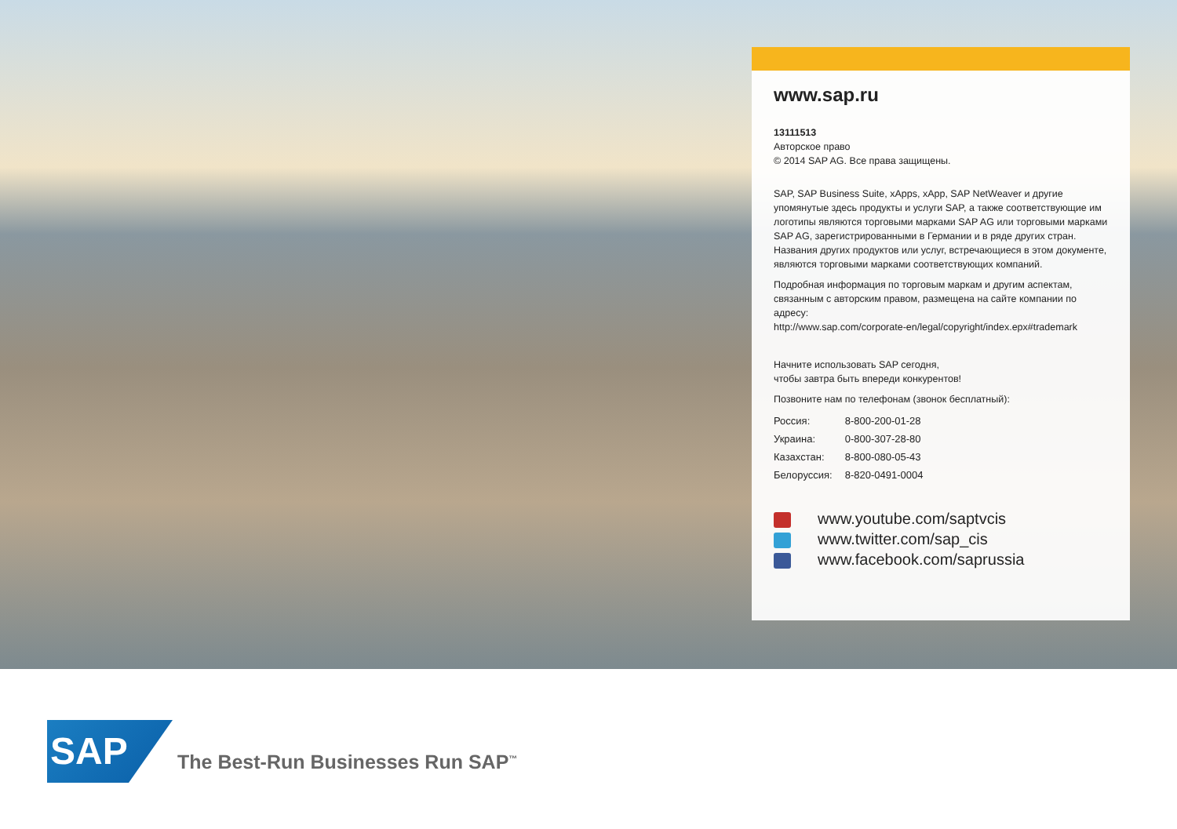www.sap.ru
13111513
Авторское право
© 2014 SAP AG. Все права защищены.
SAP, SAP Business Suite, xApps, xApp, SAP NetWeaver и другие упомянутые здесь продукты и услуги SAP, а также соответствующие им логотипы являются торговыми марками SAP AG или торговыми марками SAP AG, зарегистрированными в Германии и в ряде других стран. Названия других продуктов или услуг, встречающиеся в этом документе, являются торговыми марками соответствующих компаний.
Подробная информация по торговым маркам и другим аспектам, связанным с авторским правом, размещена на сайте компании по адресу:
http://www.sap.com/corporate-en/legal/copyright/index.epx#trademark
Начните использовать SAP сегодня,
чтобы завтра быть впереди конкурентов!
Позвоните нам по телефонам (звонок бесплатный):
| Россия: | 8-800-200-01-28 |
| Украина: | 0-800-307-28-80 |
| Казахстан: | 8-800-080-05-43 |
| Белоруссия: | 8-820-0491-0004 |
www.youtube.com/saptvcis
www.twitter.com/sap_cis
www.facebook.com/saprussia
SAP
The Best-Run Businesses Run SAP<sup>™</sup>